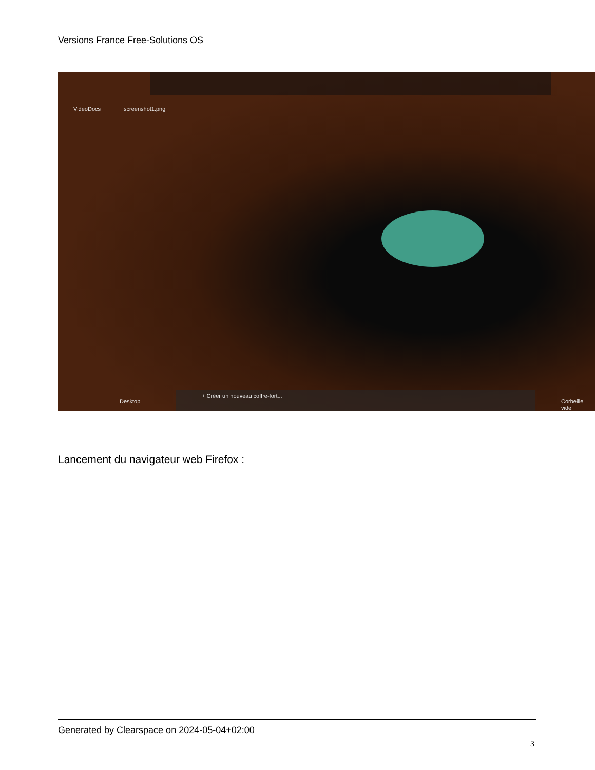Versions France Free-Solutions OS
VideoDocs screenshot1.png
Desktop
+ Créer un nouveau coffre-fort...
Corbeille vide
Lancement du navigateur web Firefox :
Generated by Clearspace on 2024-05-04+02:00
3